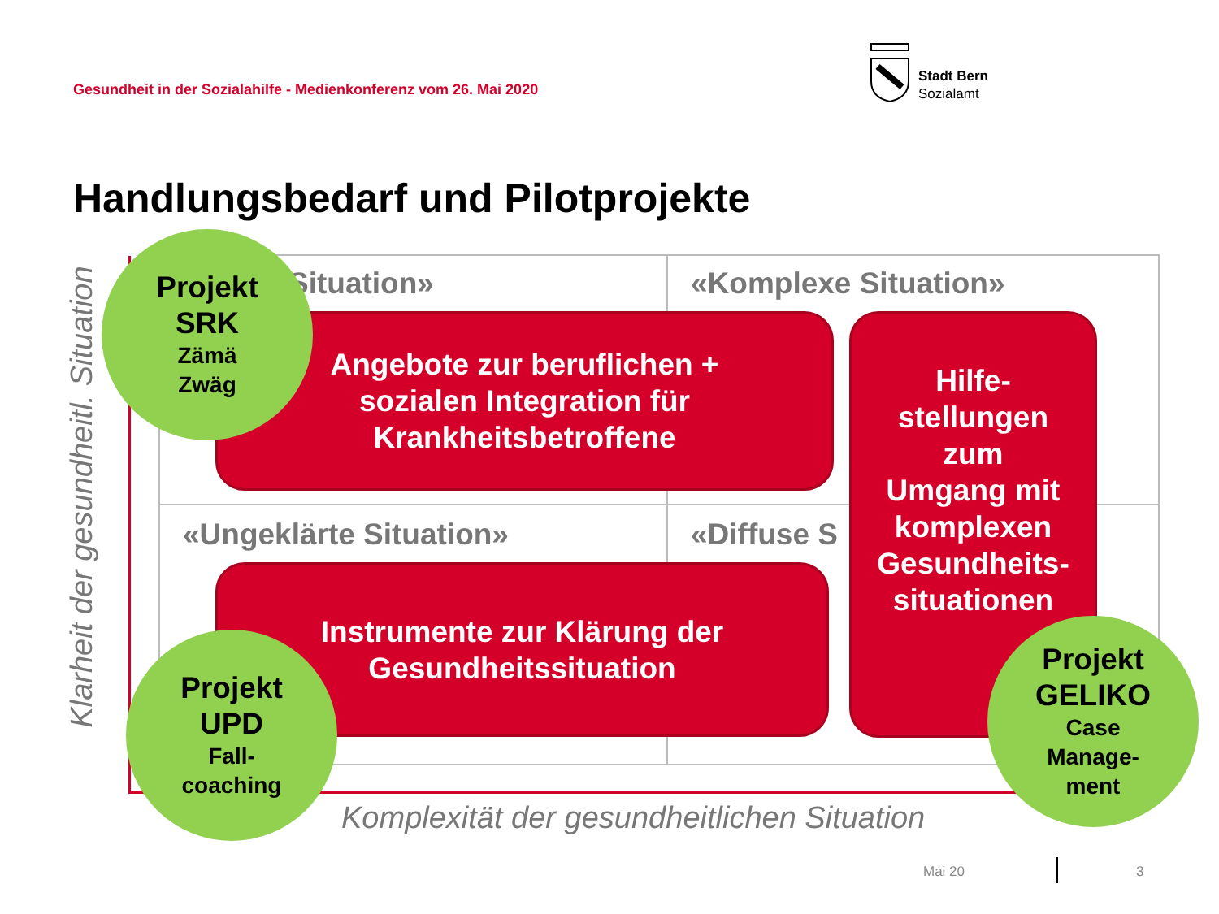Gesundheit in der Sozialahilfe - Medienkonferenz vom 26. Mai 2020
Stadt Bern
Sozialamt
Handlungsbedarf und Pilotprojekte
Klarheit der gesundheitl. Situation
Situation» «Komplexe Situation»
«Ungeklärte Situation» «Diffuse S
Angebote zur beruflichen +
sozialen Integration für
Krankheitsbetroffene
Instrumente zur Klärung der
Gesundheitssituation
Hilfe-
stellungen
zum
Umgang mit
komplexen
Gesundheits-
situationen
Projekt
SRK
Zämä
Zwäg
Projekt
UPD
Fall-
coaching
Projekt
GELIKO
Case
Manage-
ment
Komplexität der gesundheitlichen Situation
Mai 20 3